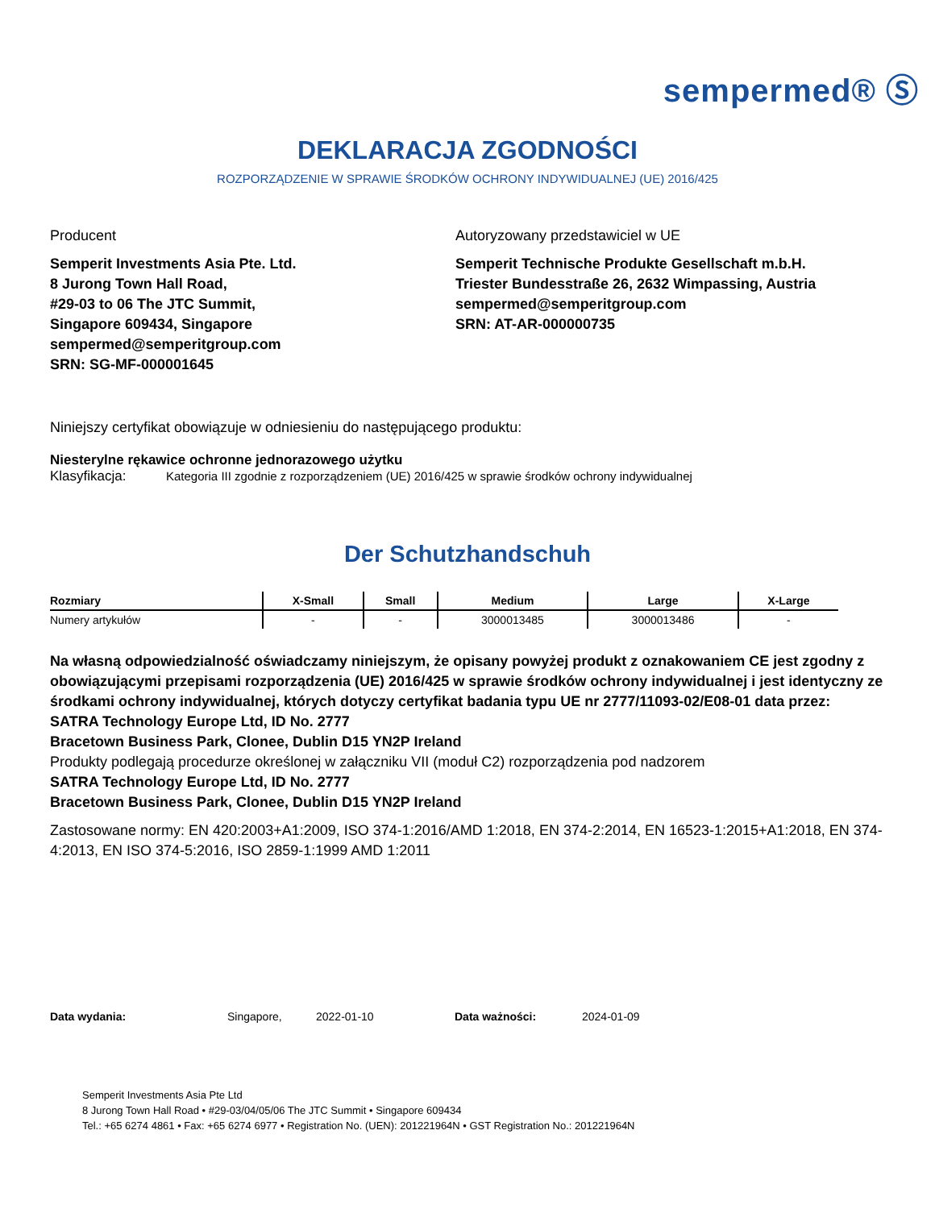sempermed® Ⓢ
DEKLARACJA ZGODNOŚCI
ROZPORZĄDZENIE W SPRAWIE ŚRODKÓW OCHRONY INDYWIDUALNEJ (UE) 2016/425
Producent
Semperit Investments Asia Pte. Ltd.
8 Jurong Town Hall Road,
#29-03 to 06 The JTC Summit,
Singapore 609434, Singapore
sempermed@semperitgroup.com
SRN: SG-MF-000001645
Autoryzowany przedstawiciel w UE
Semperit Technische Produkte Gesellschaft m.b.H.
Triester Bundesstraße 26, 2632 Wimpassing, Austria
sempermed@semperitgroup.com
SRN: AT-AR-000000735
Niniejszy certyfikat obowiązuje w odniesieniu do następującego produktu:
Niesterylne rękawice ochronne jednorazowego użytku
Klasyfikacja: Kategoria III zgodnie z rozporządzeniem (UE) 2016/425 w sprawie środków ochrony indywidualnej
Der Schutzhandschuh
| Rozmiary | X-Small | Small | Medium | Large | X-Large |
| --- | --- | --- | --- | --- | --- |
| Numery artykułów | - | - | 3000013485 | 3000013486 | - |
Na własną odpowiedzialność oświadczamy niniejszym, że opisany powyżej produkt z oznakowaniem CE jest zgodny z obowiązującymi przepisami rozporządzenia (UE) 2016/425 w sprawie środków ochrony indywidualnej i jest identyczny ze środkami ochrony indywidualnej, których dotyczy certyfikat badania typu UE nr 2777/11093-02/E08-01 data przez:
SATRA Technology Europe Ltd, ID No. 2777
Bracetown Business Park, Clonee, Dublin D15 YN2P Ireland
Produkty podlegają procedurze określonej w załączniku VII (moduł C2) rozporządzenia pod nadzorem
SATRA Technology Europe Ltd, ID No. 2777
Bracetown Business Park, Clonee, Dublin D15 YN2P Ireland
Zastosowane normy: EN 420:2003+A1:2009, ISO 374-1:2016/AMD 1:2018, EN 374-2:2014, EN 16523-1:2015+A1:2018, EN 374-4:2013, EN ISO 374-5:2016, ISO 2859-1:1999 AMD 1:2011
Data wydania: Singapore, 2022-01-10 Data ważności: 2024-01-09
Semperit Investments Asia Pte Ltd
8 Jurong Town Hall Road • #29-03/04/05/06 The JTC Summit • Singapore 609434
Tel.: +65 6274 4861 • Fax: +65 6274 6977 • Registration No. (UEN): 201221964N • GST Registration No.: 201221964N